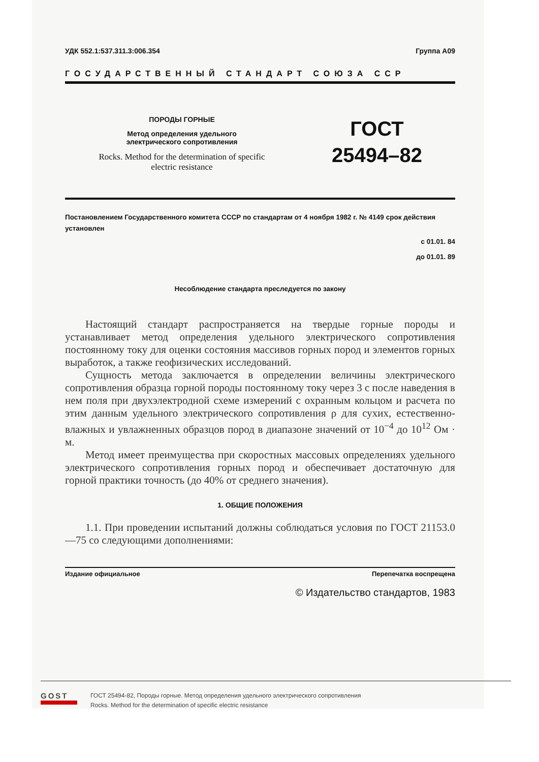УДК 552.1:537.311.3:006.354 Группа А09
ГОСУДАРСТВЕННЫЙ СТАНДАРТ СОЮЗА ССР
ПОРОДЫ ГОРНЫЕ
Метод определения удельного
электрического сопротивления
Rocks. Method for the determination of specific
electric resistance
ГОСТ
25494–82
Постановлением Государственного комитета СССР по стандартам от 4 ноября 1982 г. № 4149 срок действия установлен
с 01.01. 84
до 01.01. 89
Несоблюдение стандарта преследуется по закону
Настоящий стандарт распространяется на твердые горные породы и устанавливает метод определения удельного электрического сопротивления постоянному току для оценки состояния массивов горных пород и элементов горных выработок, а также геофизических исследований.
Сущность метода заключается в определении величины электрического сопротивления образца горной породы постоянному току через 3 с после наведения в нем поля при двухэлектродной схеме измерений с охранным кольцом и расчета по этим данным удельного электрического сопротивления ρ для сухих, естественно-влажных и увлажненных образцов пород в диапазоне значений от 10<sup>−4</sup> до 10<sup>12</sup> Ом · м.
Метод имеет преимущества при скоростных массовых определениях удельного электрического сопротивления горных пород и обеспечивает достаточную для горной практики точность (до 40% от среднего значения).
1. ОБЩИЕ ПОЛОЖЕНИЯ
1.1. При проведении испытаний должны соблюдаться условия по ГОСТ 21153.0—75 со следующими дополнениями:
Издание официальное Перепечатка воспрещена
© Издательство стандартов, 1983
GOST
ГОСТ 25494-82, Породы горные. Метод определения удельного электрического сопротивления
Rocks. Method for the determination of specific electric resistance